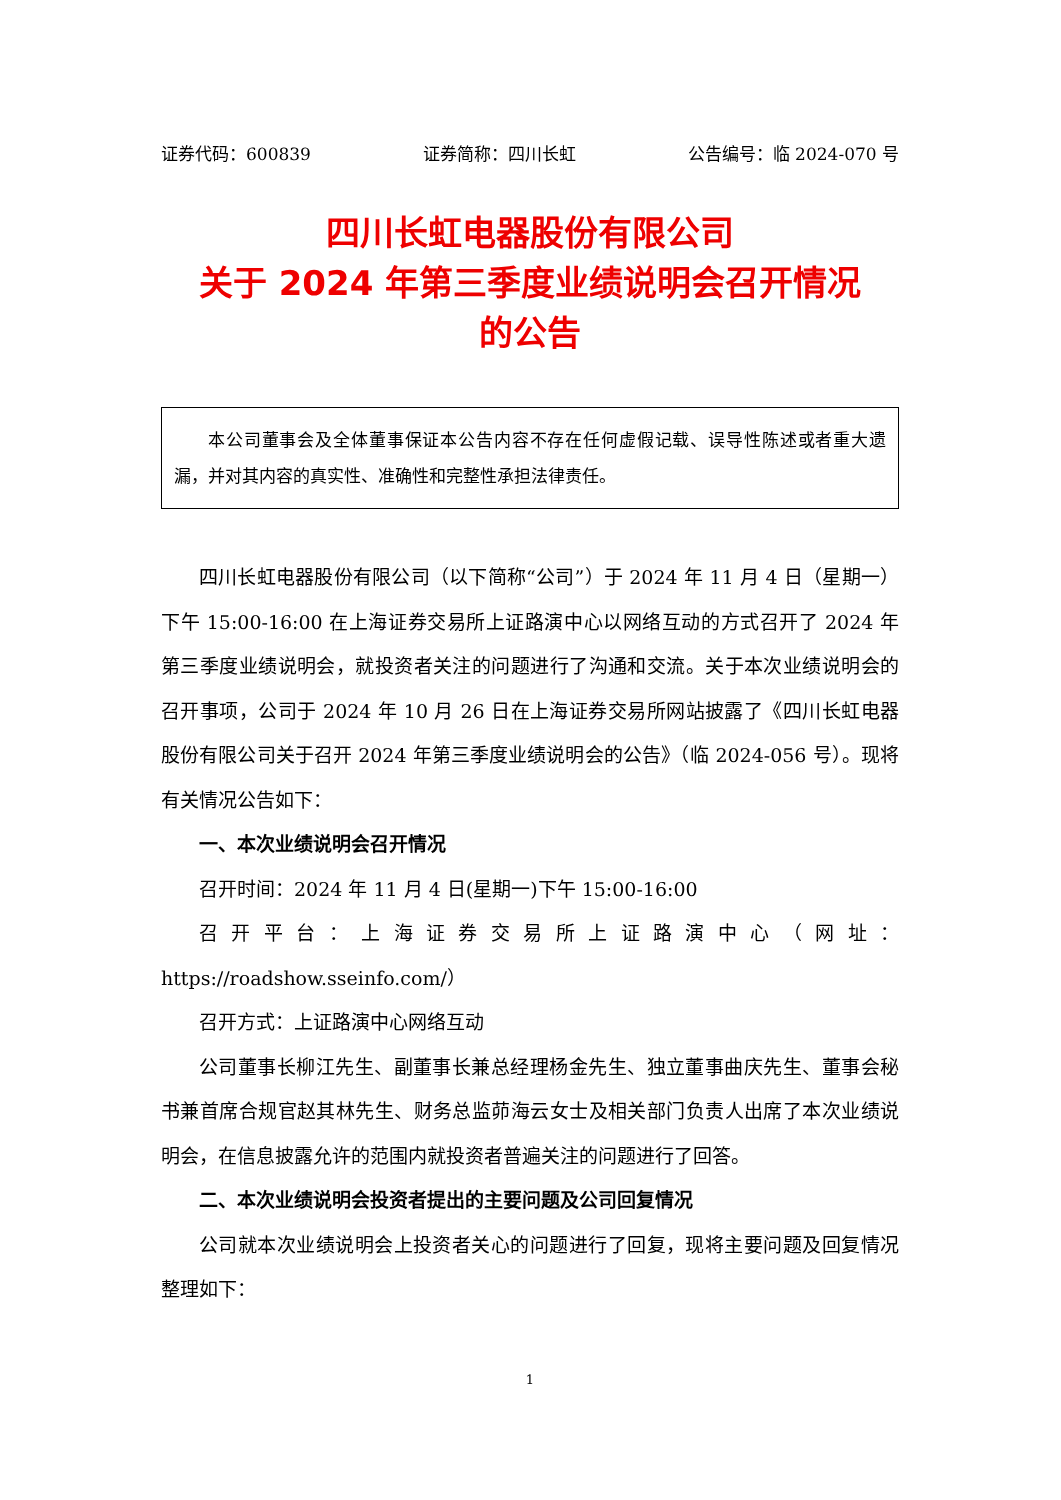证券代码：600839 证券简称：四川长虹 公告编号：临 2024-070 号
四川长虹电器股份有限公司
关于 2024 年第三季度业绩说明会召开情况
的公告
本公司董事会及全体董事保证本公告内容不存在任何虚假记载、误导性陈述或者重大遗漏，并对其内容的真实性、准确性和完整性承担法律责任。
四川长虹电器股份有限公司（以下简称“公司”）于 2024 年 11 月 4 日（星期一）下午 15:00-16:00 在上海证券交易所上证路演中心以网络互动的方式召开了 2024 年第三季度业绩说明会，就投资者关注的问题进行了沟通和交流。关于本次业绩说明会的召开事项，公司于 2024 年 10 月 26 日在上海证券交易所网站披露了《四川长虹电器股份有限公司关于召开 2024 年第三季度业绩说明会的公告》（临 2024-056 号）。现将有关情况公告如下：
一、本次业绩说明会召开情况
召开时间：2024 年 11 月 4 日(星期一)下午 15:00-16:00
召开平台：上海证券交易所上证路演中心（网址：https://roadshow.sseinfo.com/）
召开方式：上证路演中心网络互动
公司董事长柳江先生、副董事长兼总经理杨金先生、独立董事曲庆先生、董事会秘书兼首席合规官赵其林先生、财务总监茆海云女士及相关部门负责人出席了本次业绩说明会，在信息披露允许的范围内就投资者普遍关注的问题进行了回答。
二、本次业绩说明会投资者提出的主要问题及公司回复情况
公司就本次业绩说明会上投资者关心的问题进行了回复，现将主要问题及回复情况整理如下：
1